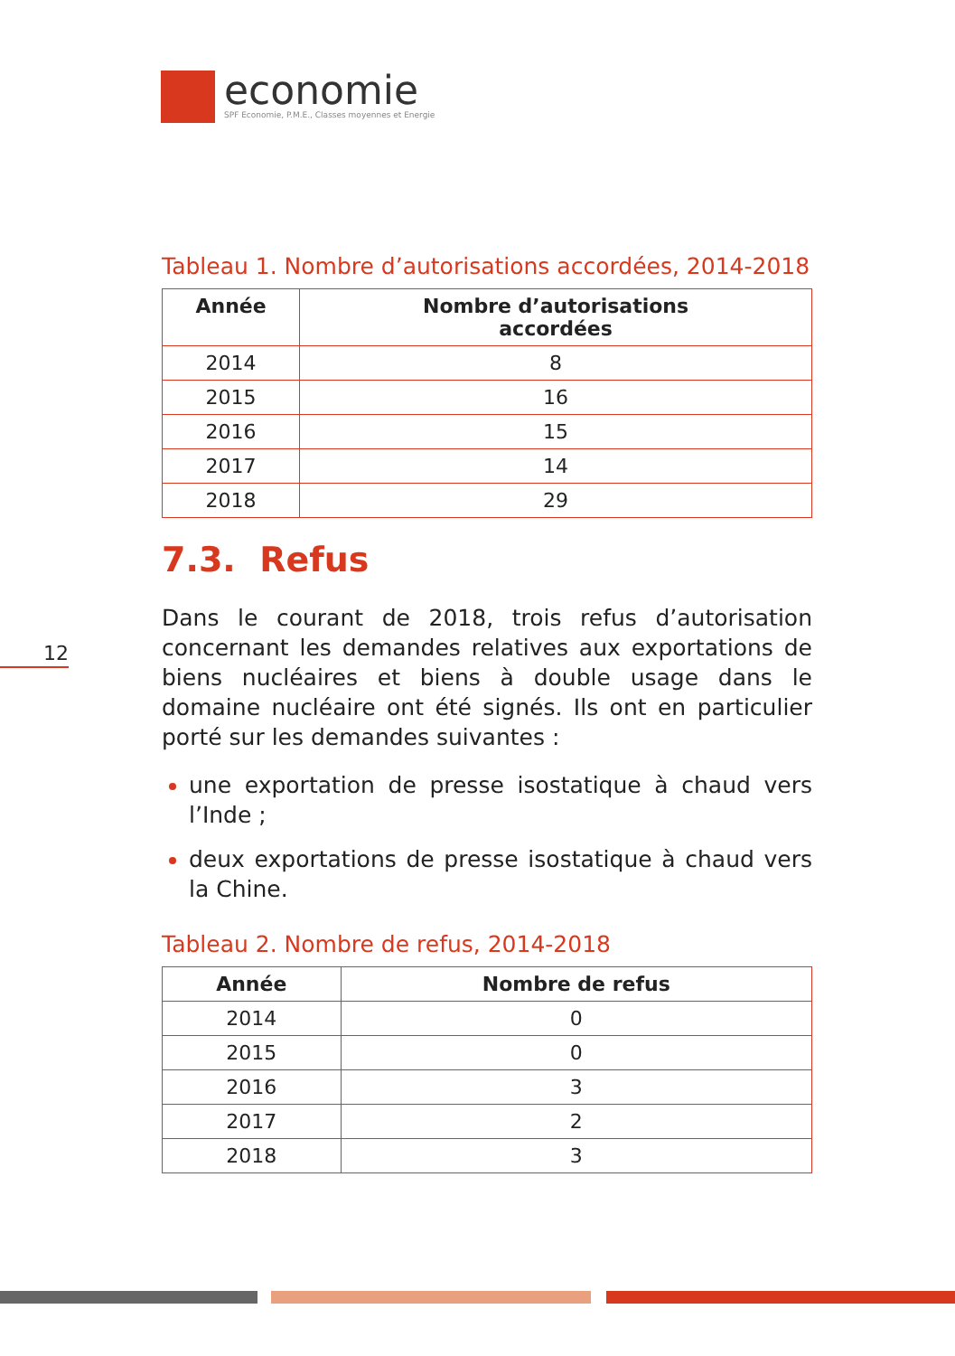economie
SPF Economie, P.M.E., Classes moyennes et Energie
12
Tableau 1. Nombre d’autorisations accordées, 2014-2018
| Année | Nombre d’autorisations accordées |
| --- | --- |
| 2014 | 8 |
| 2015 | 16 |
| 2016 | 15 |
| 2017 | 14 |
| 2018 | 29 |
7.3. Refus
Dans le courant de 2018, trois refus d’autorisation concernant les demandes relatives aux exportations de biens nucléaires et biens à double usage dans le domaine nucléaire ont été signés. Ils ont en particulier porté sur les demandes suivantes :
une exportation de presse isostatique à chaud vers l’Inde ;
deux exportations de presse isostatique à chaud vers la Chine.
Tableau 2. Nombre de refus, 2014-2018
| Année | Nombre de refus |
| --- | --- |
| 2014 | 0 |
| 2015 | 0 |
| 2016 | 3 |
| 2017 | 2 |
| 2018 | 3 |